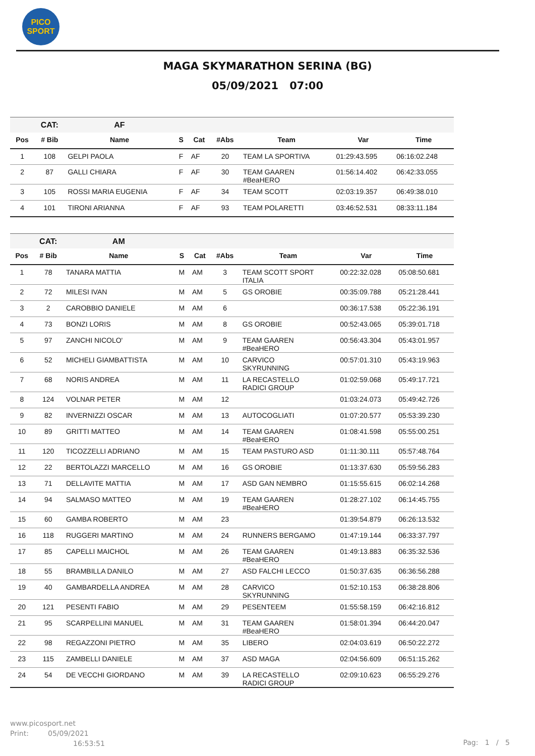PICO
SPORT
MAGA SKYMARATHON SERINA (BG)
05/09/2021 07:00
| | CAT: | AF | | | | | | |
| Pos | # Bib | Name | S | Cat | #Abs | Team | Var | Time |
| 1 | 108 | GELPI PAOLA | F | AF | 20 | TEAM LA SPORTIVA | 01:29:43.595 | 06:16:02.248 |
| 2 | 87 | GALLI CHIARA | F | AF | 30 | TEAM GAAREN #BeaHERO | 01:56:14.402 | 06:42:33.055 |
| 3 | 105 | ROSSI MARIA EUGENIA | F | AF | 34 | TEAM SCOTT | 02:03:19.357 | 06:49:38.010 |
| 4 | 101 | TIRONI ARIANNA | F | AF | 93 | TEAM POLARETTI | 03:46:52.531 | 08:33:11.184 |
| | CAT: | AM | | | | | | |
| Pos | # Bib | Name | S | Cat | #Abs | Team | Var | Time |
| 1 | 78 | TANARA MATTIA | M | AM | 3 | TEAM SCOTT SPORT ITALIA | 00:22:32.028 | 05:08:50.681 |
| 2 | 72 | MILESI IVAN | M | AM | 5 | GS OROBIE | 00:35:09.788 | 05:21:28.441 |
| 3 | 2 | CAROBBIO DANIELE | M | AM | 6 | | 00:36:17.538 | 05:22:36.191 |
| 4 | 73 | BONZI LORIS | M | AM | 8 | GS OROBIE | 00:52:43.065 | 05:39:01.718 |
| 5 | 97 | ZANCHI NICOLO' | M | AM | 9 | TEAM GAAREN #BeaHERO | 00:56:43.304 | 05:43:01.957 |
| 6 | 52 | MICHELI GIAMBATTISTA | M | AM | 10 | CARVICO SKYRUNNING | 00:57:01.310 | 05:43:19.963 |
| 7 | 68 | NORIS ANDREA | M | AM | 11 | LA RECASTELLO RADICI GROUP | 01:02:59.068 | 05:49:17.721 |
| 8 | 124 | VOLNAR PETER | M | AM | 12 | | 01:03:24.073 | 05:49:42.726 |
| 9 | 82 | INVERNIZZI OSCAR | M | AM | 13 | AUTOCOGLIATI | 01:07:20.577 | 05:53:39.230 |
| 10 | 89 | GRITTI MATTEO | M | AM | 14 | TEAM GAAREN #BeaHERO | 01:08:41.598 | 05:55:00.251 |
| 11 | 120 | TICOZZELLI ADRIANO | M | AM | 15 | TEAM PASTURO ASD | 01:11:30.111 | 05:57:48.764 |
| 12 | 22 | BERTOLAZZI MARCELLO | M | AM | 16 | GS OROBIE | 01:13:37.630 | 05:59:56.283 |
| 13 | 71 | DELLAVITE MATTIA | M | AM | 17 | ASD GAN NEMBRO | 01:15:55.615 | 06:02:14.268 |
| 14 | 94 | SALMASO MATTEO | M | AM | 19 | TEAM GAAREN #BeaHERO | 01:28:27.102 | 06:14:45.755 |
| 15 | 60 | GAMBA ROBERTO | M | AM | 23 | | 01:39:54.879 | 06:26:13.532 |
| 16 | 118 | RUGGERI MARTINO | M | AM | 24 | RUNNERS BERGAMO | 01:47:19.144 | 06:33:37.797 |
| 17 | 85 | CAPELLI MAICHOL | M | AM | 26 | TEAM GAAREN #BeaHERO | 01:49:13.883 | 06:35:32.536 |
| 18 | 55 | BRAMBILLA DANILO | M | AM | 27 | ASD FALCHI LECCO | 01:50:37.635 | 06:36:56.288 |
| 19 | 40 | GAMBARDELLA ANDREA | M | AM | 28 | CARVICO SKYRUNNING | 01:52:10.153 | 06:38:28.806 |
| 20 | 121 | PESENTI FABIO | M | AM | 29 | PESENTEEM | 01:55:58.159 | 06:42:16.812 |
| 21 | 95 | SCARPELLINI MANUEL | M | AM | 31 | TEAM GAAREN #BeaHERO | 01:58:01.394 | 06:44:20.047 |
| 22 | 98 | REGAZZONI PIETRO | M | AM | 35 | LIBERO | 02:04:03.619 | 06:50:22.272 |
| 23 | 115 | ZAMBELLI DANIELE | M | AM | 37 | ASD MAGA | 02:04:56.609 | 06:51:15.262 |
| 24 | 54 | DE VECCHI GIORDANO | M | AM | 39 | LA RECASTELLO RADICI GROUP | 02:09:10.623 | 06:55:29.276 |
www.picosport.net
Print: 05/09/2021
16:53:51
Pag: 1 / 5